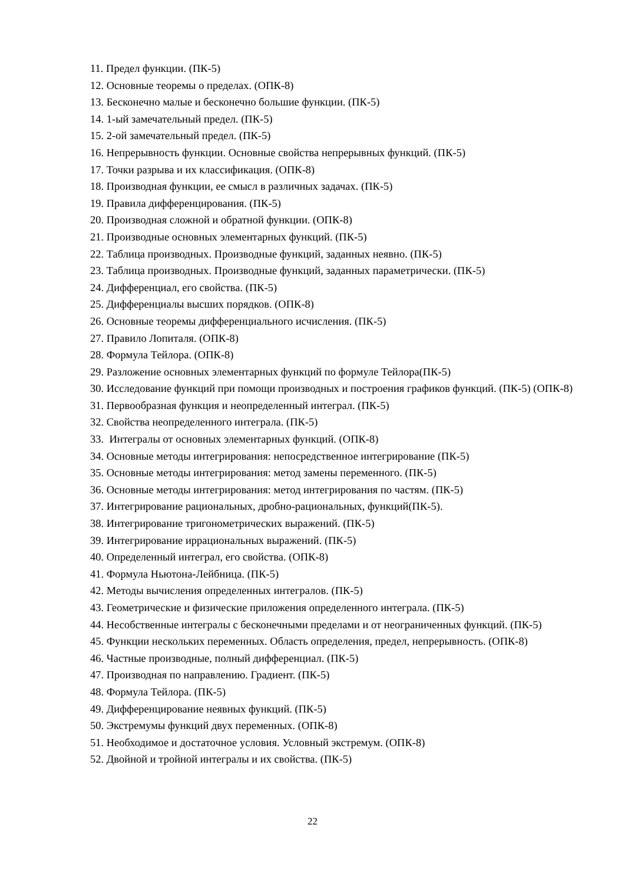11. Предел функции. (ПК-5)
12. Основные теоремы о пределах. (ОПК-8)
13. Бесконечно малые и бесконечно большие функции. (ПК-5)
14. 1-ый замечательный предел. (ПК-5)
15. 2-ой замечательный предел. (ПК-5)
16. Непрерывность функции. Основные свойства непрерывных функций. (ПК-5)
17. Точки разрыва и их классификация. (ОПК-8)
18. Производная функции, ее смысл в различных задачах. (ПК-5)
19. Правила дифференцирования. (ПК-5)
20. Производная сложной и обратной функции. (ОПК-8)
21. Производные основных элементарных функций. (ПК-5)
22. Таблица производных. Производные функций, заданных неявно. (ПК-5)
23. Таблица производных. Производные функций, заданных параметрически. (ПК-5)
24. Дифференциал, его свойства. (ПК-5)
25. Дифференциалы высших порядков. (ОПК-8)
26. Основные теоремы дифференциального исчисления. (ПК-5)
27. Правило Лопиталя. (ОПК-8)
28. Формула Тейлора. (ОПК-8)
29. Разложение основных элементарных функций по формуле Тейлора(ПК-5)
30. Исследование функций при помощи производных и построения графиков функций. (ПК-5) (ОПК-8)
31. Первообразная функция и неопределенный интеграл. (ПК-5)
32. Свойства неопределенного интеграла. (ПК-5)
33. Интегралы от основных элементарных функций. (ОПК-8)
34. Основные методы интегрирования: непосредственное интегрирование (ПК-5)
35. Основные методы интегрирования: метод замены переменного. (ПК-5)
36. Основные методы интегрирования: метод интегрирования по частям. (ПК-5)
37. Интегрирование рациональных, дробно-рациональных, функций(ПК-5).
38. Интегрирование тригонометрических выражений. (ПК-5)
39. Интегрирование иррациональных выражений. (ПК-5)
40. Определенный интеграл, его свойства. (ОПК-8)
41. Формула Ньютона-Лейбница. (ПК-5)
42. Методы вычисления определенных интегралов. (ПК-5)
43. Геометрические и физические приложения определенного интеграла. (ПК-5)
44. Несобственные интегралы с бесконечными пределами и от неограниченных функций. (ПК-5)
45. Функции нескольких переменных. Область определения, предел, непрерывность. (ОПК-8)
46. Частные производные, полный дифференциал. (ПК-5)
47. Производная по направлению. Градиент. (ПК-5)
48. Формула Тейлора. (ПК-5)
49. Дифференцирование неявных функций. (ПК-5)
50. Экстремумы функций двух переменных. (ОПК-8)
51. Необходимое и достаточное условия. Условный экстремум. (ОПК-8)
52. Двойной и тройной интегралы и их свойства. (ПК-5)
22